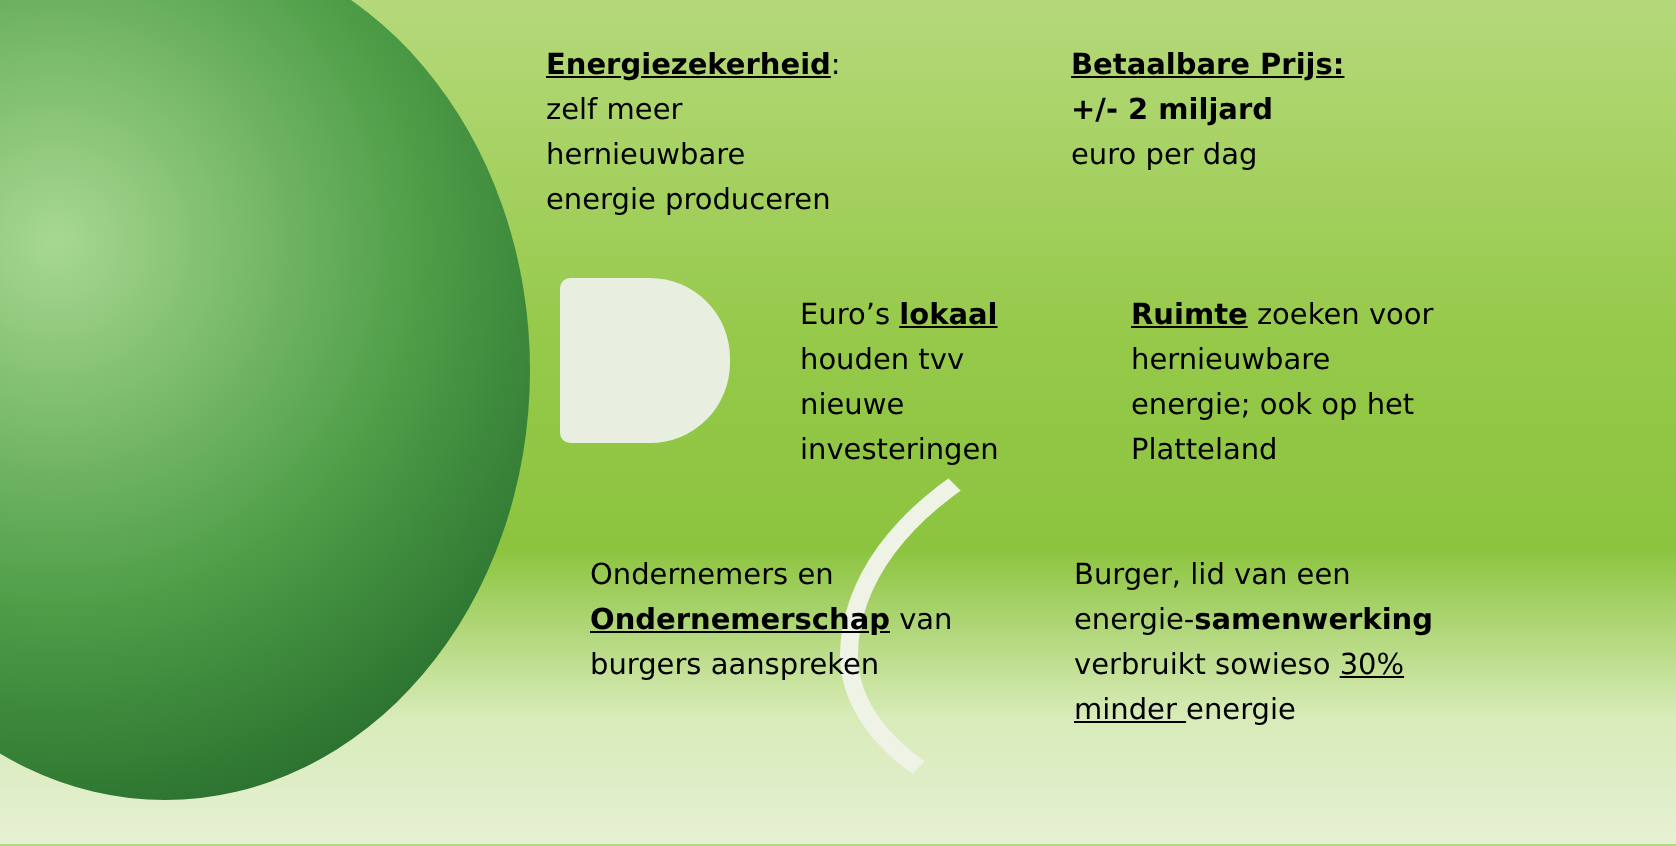Energiezekerheid:
zelf meer
hernieuwbare
energie produceren
Betaalbare Prijs:
+/- 2 miljard
euro per dag
Euro’s lokaal
houden tvv
nieuwe
investeringen
Ruimte zoeken voor
hernieuwbare
energie; ook op het
Platteland
Ondernemers en
Ondernemerschap van
burgers aanspreken
Burger, lid van een
energie-samenwerking
verbruikt sowieso 30%
minder energie